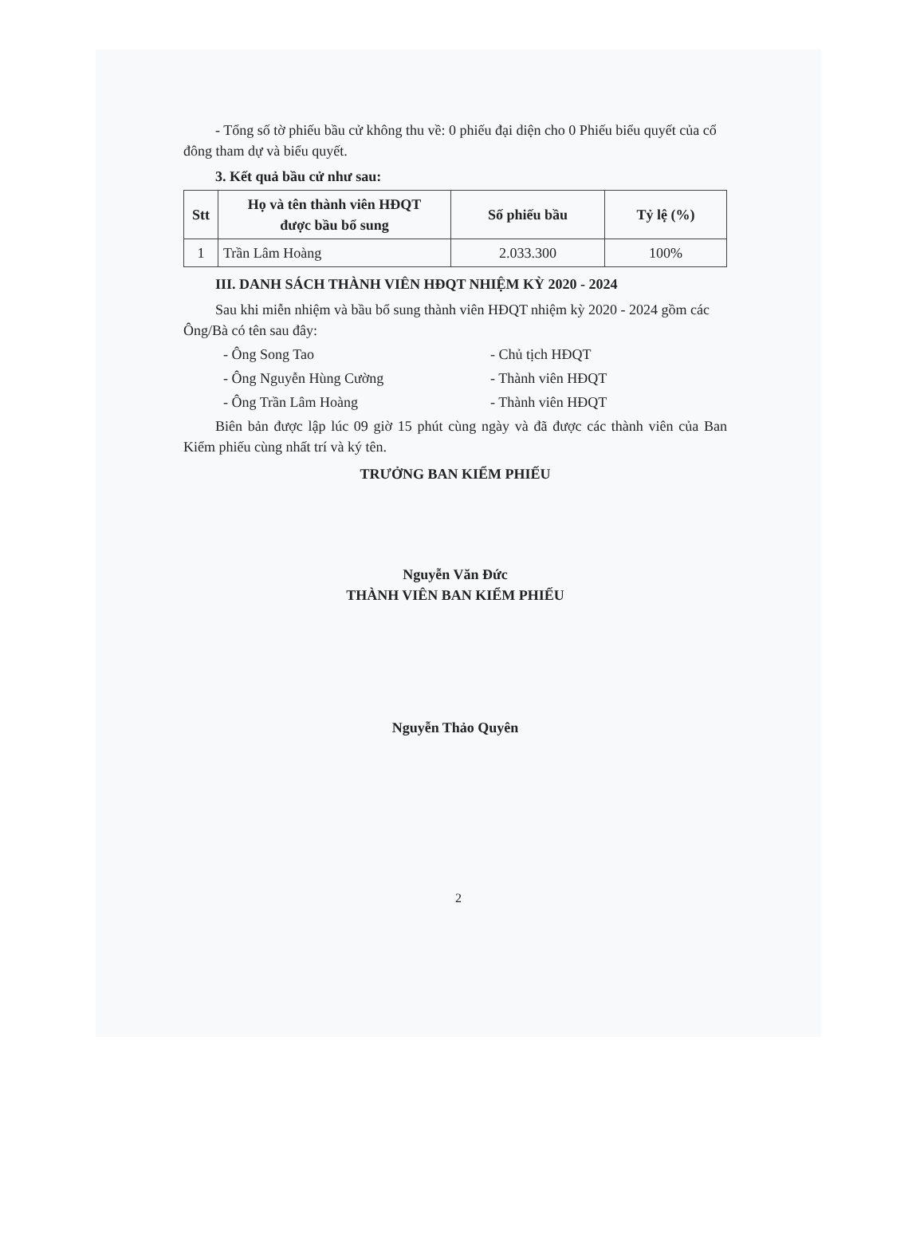- Tổng số tờ phiếu bầu cử không thu về: 0 phiếu đại diện cho 0 Phiếu biểu quyết của cổ đông tham dự và biểu quyết.
3. Kết quả bầu cử như sau:
| Stt | Họ và tên thành viên HĐQT được bầu bổ sung | Số phiếu bầu | Tỷ lệ (%) |
| --- | --- | --- | --- |
| 1 | Trần Lâm Hoàng | 2.033.300 | 100% |
III. DANH SÁCH THÀNH VIÊN HĐQT NHIỆM KỲ 2020 - 2024
Sau khi miễn nhiệm và bầu bổ sung thành viên HĐQT nhiệm kỳ 2020 - 2024 gồm các Ông/Bà có tên sau đây:
- Ông Song Tao - Chủ tịch HĐQT
- Ông Nguyễn Hùng Cường - Thành viên HĐQT
- Ông Trần Lâm Hoàng - Thành viên HĐQT
Biên bản được lập lúc 09 giờ 15 phút cùng ngày và đã được các thành viên của Ban Kiểm phiếu cùng nhất trí và ký tên.
TRƯỞNG BAN KIỂM PHIẾU
Nguyễn Văn Đức
THÀNH VIÊN BAN KIỂM PHIẾU
Nguyễn Thảo Quyên
2